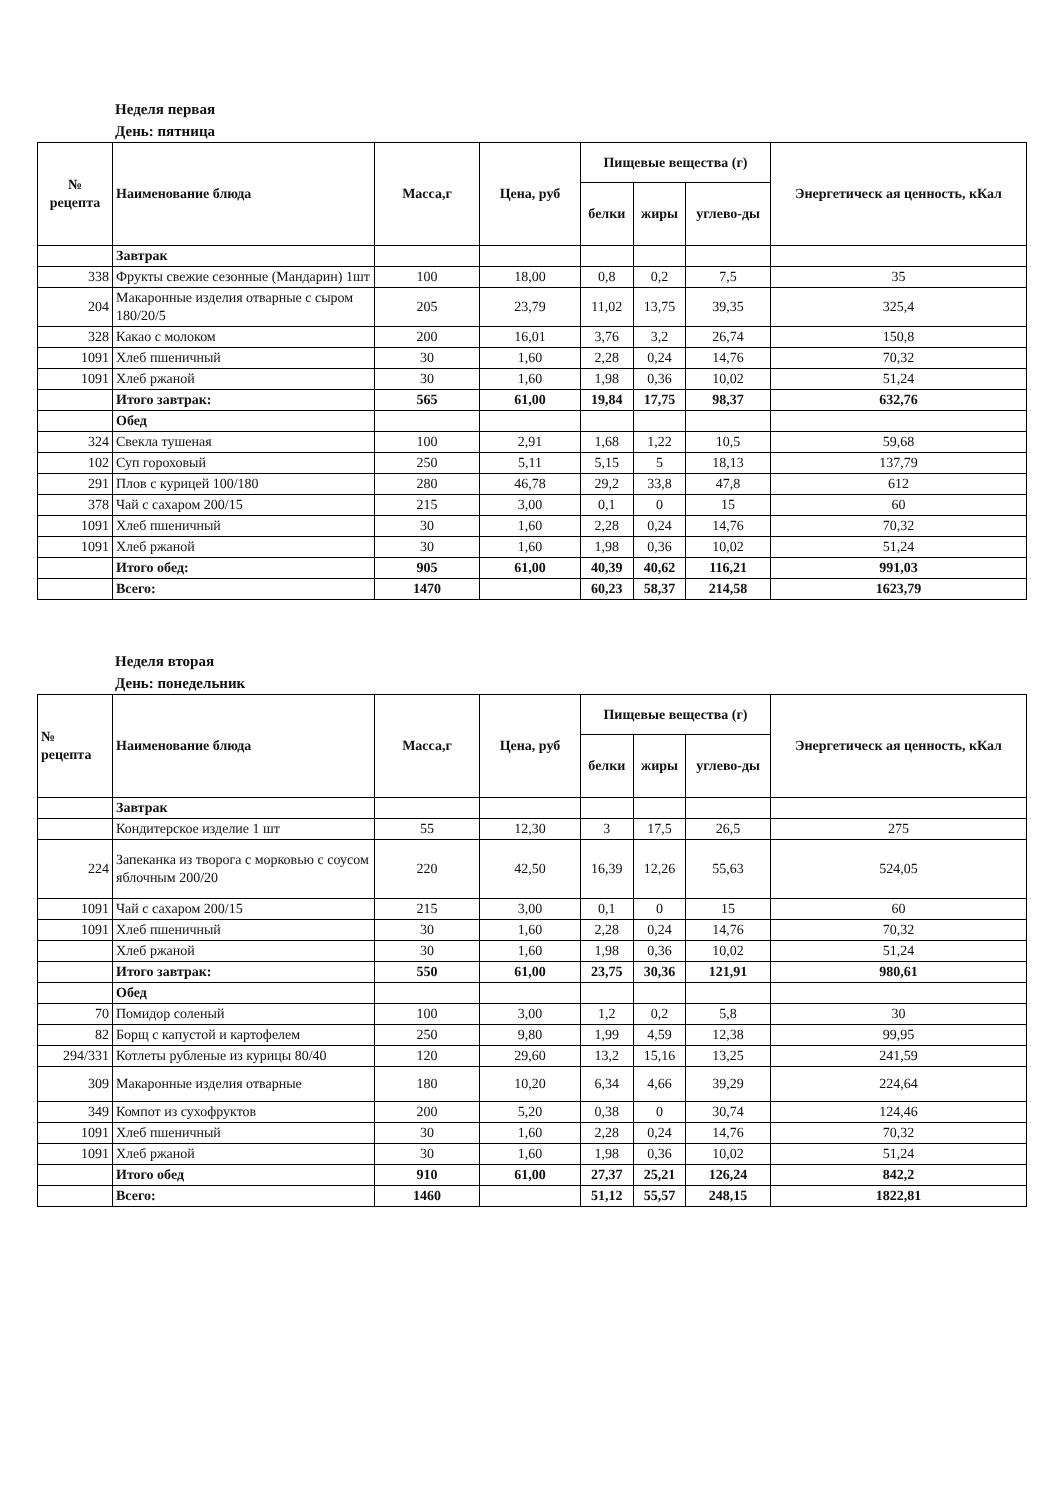Неделя первая
День: пятница
| № рецепта | Наименование блюда | Масса,г | Цена, руб | Пищевые вещества (г) | | | Энергетическ ая ценность, кКал |
| --- | --- | --- | --- | --- | --- | --- | --- |
| | | | | белки | жиры | углево-ды | |
| | Завтрак | | | | | | |
| 338 | Фрукты свежие сезонные (Мандарин) 1шт | 100 | 18,00 | 0,8 | 0,2 | 7,5 | 35 |
| 204 | Макаронные изделия отварные с сыром 180/20/5 | 205 | 23,79 | 11,02 | 13,75 | 39,35 | 325,4 |
| 328 | Какао с молоком | 200 | 16,01 | 3,76 | 3,2 | 26,74 | 150,8 |
| 1091 | Хлеб пшеничный | 30 | 1,60 | 2,28 | 0,24 | 14,76 | 70,32 |
| 1091 | Хлеб ржаной | 30 | 1,60 | 1,98 | 0,36 | 10,02 | 51,24 |
| | Итого завтрак: | 565 | 61,00 | 19,84 | 17,75 | 98,37 | 632,76 |
| | Обед | | | | | | |
| 324 | Свекла тушеная | 100 | 2,91 | 1,68 | 1,22 | 10,5 | 59,68 |
| 102 | Суп гороховый | 250 | 5,11 | 5,15 | 5 | 18,13 | 137,79 |
| 291 | Плов с курицей 100/180 | 280 | 46,78 | 29,2 | 33,8 | 47,8 | 612 |
| 378 | Чай с сахаром 200/15 | 215 | 3,00 | 0,1 | 0 | 15 | 60 |
| 1091 | Хлеб пшеничный | 30 | 1,60 | 2,28 | 0,24 | 14,76 | 70,32 |
| 1091 | Хлеб ржаной | 30 | 1,60 | 1,98 | 0,36 | 10,02 | 51,24 |
| | Итого обед: | 905 | 61,00 | 40,39 | 40,62 | 116,21 | 991,03 |
| | Всего: | 1470 | | 60,23 | 58,37 | 214,58 | 1623,79 |
Неделя вторая
День: понедельник
| № рецепта | Наименование блюда | Масса,г | Цена, руб | Пищевые вещества (г) | | | Энергетическ ая ценность, кКал |
| --- | --- | --- | --- | --- | --- | --- | --- |
| | | | | белки | жиры | углево-ды | |
| | Завтрак | | | | | | |
| | Кондитерское изделие 1 шт | 55 | 12,30 | 3 | 17,5 | 26,5 | 275 |
| 224 | Запеканка из творога с морковью с соусом яблочным 200/20 | 220 | 42,50 | 16,39 | 12,26 | 55,63 | 524,05 |
| 1091 | Чай с сахаром 200/15 | 215 | 3,00 | 0,1 | 0 | 15 | 60 |
| 1091 | Хлеб пшеничный | 30 | 1,60 | 2,28 | 0,24 | 14,76 | 70,32 |
| | Хлеб ржаной | 30 | 1,60 | 1,98 | 0,36 | 10,02 | 51,24 |
| | Итого завтрак: | 550 | 61,00 | 23,75 | 30,36 | 121,91 | 980,61 |
| | Обед | | | | | | |
| 70 | Помидор соленый | 100 | 3,00 | 1,2 | 0,2 | 5,8 | 30 |
| 82 | Борщ с капустой и картофелем | 250 | 9,80 | 1,99 | 4,59 | 12,38 | 99,95 |
| 294/331 | Котлеты рубленые из курицы 80/40 | 120 | 29,60 | 13,2 | 15,16 | 13,25 | 241,59 |
| 309 | Макаронные изделия отварные | 180 | 10,20 | 6,34 | 4,66 | 39,29 | 224,64 |
| 349 | Компот из сухофруктов | 200 | 5,20 | 0,38 | 0 | 30,74 | 124,46 |
| 1091 | Хлеб пшеничный | 30 | 1,60 | 2,28 | 0,24 | 14,76 | 70,32 |
| 1091 | Хлеб ржаной | 30 | 1,60 | 1,98 | 0,36 | 10,02 | 51,24 |
| | Итого обед | 910 | 61,00 | 27,37 | 25,21 | 126,24 | 842,2 |
| | Всего: | 1460 | | 51,12 | 55,57 | 248,15 | 1822,81 |